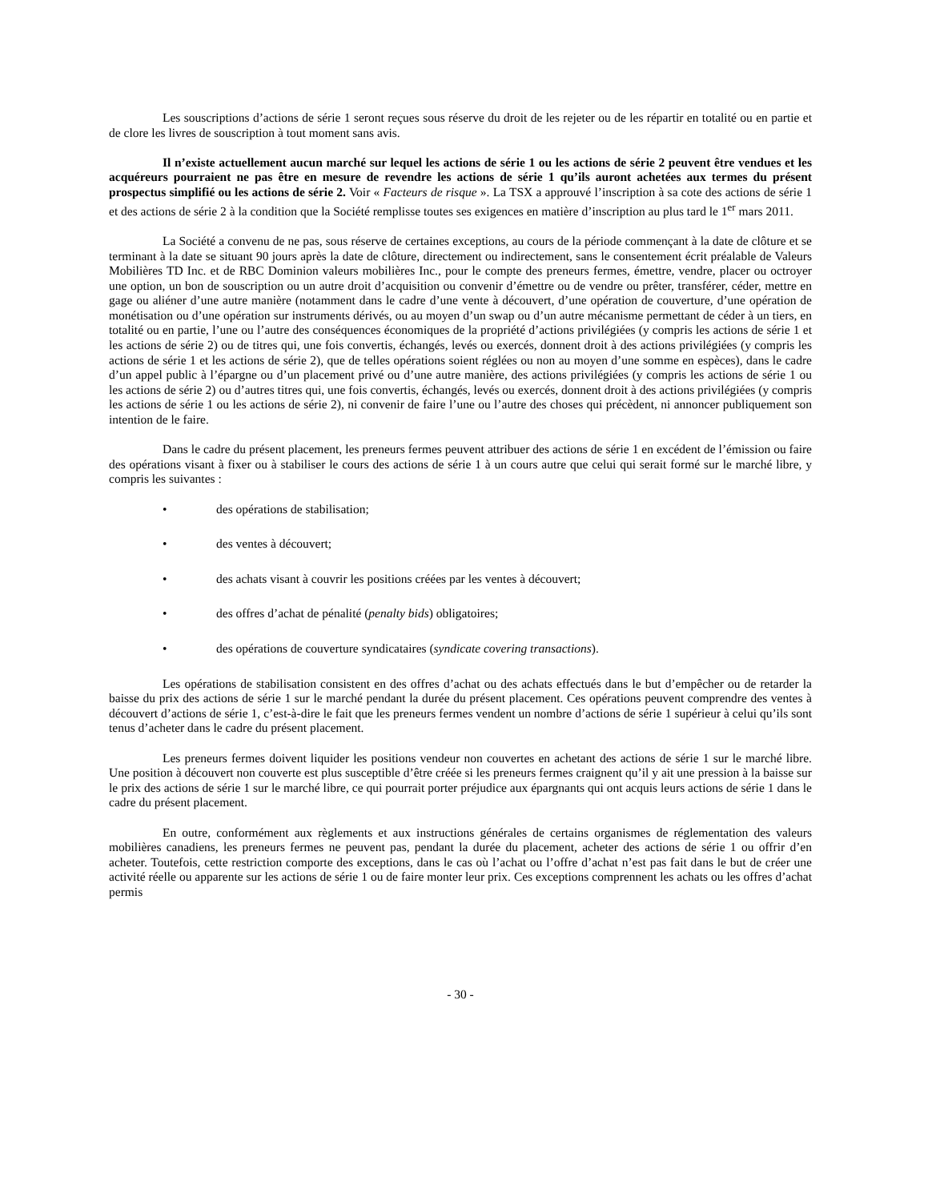Les souscriptions d’actions de série 1 seront reçues sous réserve du droit de les rejeter ou de les répartir en totalité ou en partie et de clore les livres de souscription à tout moment sans avis.
Il n’existe actuellement aucun marché sur lequel les actions de série 1 ou les actions de série 2 peuvent être vendues et les acquéreurs pourraient ne pas être en mesure de revendre les actions de série 1 qu’ils auront achetées aux termes du présent prospectus simplifié ou les actions de série 2. Voir « Facteurs de risque ». La TSX a approuvé l’inscription à sa cote des actions de série 1 et des actions de série 2 à la condition que la Société remplisse toutes ses exigences en matière d’inscription au plus tard le 1<sup>er</sup> mars 2011.
La Société a convenu de ne pas, sous réserve de certaines exceptions, au cours de la période commençant à la date de clôture et se terminant à la date se situant 90 jours après la date de clôture, directement ou indirectement, sans le consentement écrit préalable de Valeurs Mobilières TD Inc. et de RBC Dominion valeurs mobilières Inc., pour le compte des preneurs fermes, émettre, vendre, placer ou octroyer une option, un bon de souscription ou un autre droit d’acquisition ou convenir d’émettre ou de vendre ou prêter, transférer, céder, mettre en gage ou aliéner d’une autre manière (notamment dans le cadre d’une vente à découvert, d’une opération de couverture, d’une opération de monétisation ou d’une opération sur instruments dérivés, ou au moyen d’un swap ou d’un autre mécanisme permettant de céder à un tiers, en totalité ou en partie, l’une ou l’autre des conséquences économiques de la propriété d’actions privilégiées (y compris les actions de série 1 et les actions de série 2) ou de titres qui, une fois convertis, échangés, levés ou exercés, donnent droit à des actions privilégiées (y compris les actions de série 1 et les actions de série 2), que de telles opérations soient réglées ou non au moyen d’une somme en espèces), dans le cadre d’un appel public à l’épargne ou d’un placement privé ou d’une autre manière, des actions privilégiées (y compris les actions de série 1 ou les actions de série 2) ou d’autres titres qui, une fois convertis, échangés, levés ou exercés, donnent droit à des actions privilégiées (y compris les actions de série 1 ou les actions de série 2), ni convenir de faire l’une ou l’autre des choses qui précèdent, ni annoncer publiquement son intention de le faire.
Dans le cadre du présent placement, les preneurs fermes peuvent attribuer des actions de série 1 en excédent de l’émission ou faire des opérations visant à fixer ou à stabiliser le cours des actions de série 1 à un cours autre que celui qui serait formé sur le marché libre, y compris les suivantes :
• des opérations de stabilisation;
• des ventes à découvert;
• des achats visant à couvrir les positions créées par les ventes à découvert;
• des offres d’achat de pénalité (penalty bids) obligatoires;
• des opérations de couverture syndicataires (syndicate covering transactions).
Les opérations de stabilisation consistent en des offres d’achat ou des achats effectués dans le but d’empêcher ou de retarder la baisse du prix des actions de série 1 sur le marché pendant la durée du présent placement. Ces opérations peuvent comprendre des ventes à découvert d’actions de série 1, c’est-à-dire le fait que les preneurs fermes vendent un nombre d’actions de série 1 supérieur à celui qu’ils sont tenus d’acheter dans le cadre du présent placement.
Les preneurs fermes doivent liquider les positions vendeur non couvertes en achetant des actions de série 1 sur le marché libre. Une position à découvert non couverte est plus susceptible d’être créée si les preneurs fermes craignent qu’il y ait une pression à la baisse sur le prix des actions de série 1 sur le marché libre, ce qui pourrait porter préjudice aux épargnants qui ont acquis leurs actions de série 1 dans le cadre du présent placement.
En outre, conformément aux règlements et aux instructions générales de certains organismes de réglementation des valeurs mobilières canadiens, les preneurs fermes ne peuvent pas, pendant la durée du placement, acheter des actions de série 1 ou offrir d’en acheter. Toutefois, cette restriction comporte des exceptions, dans le cas où l’achat ou l’offre d’achat n’est pas fait dans le but de créer une activité réelle ou apparente sur les actions de série 1 ou de faire monter leur prix. Ces exceptions comprennent les achats ou les offres d’achat permis
- 30 -